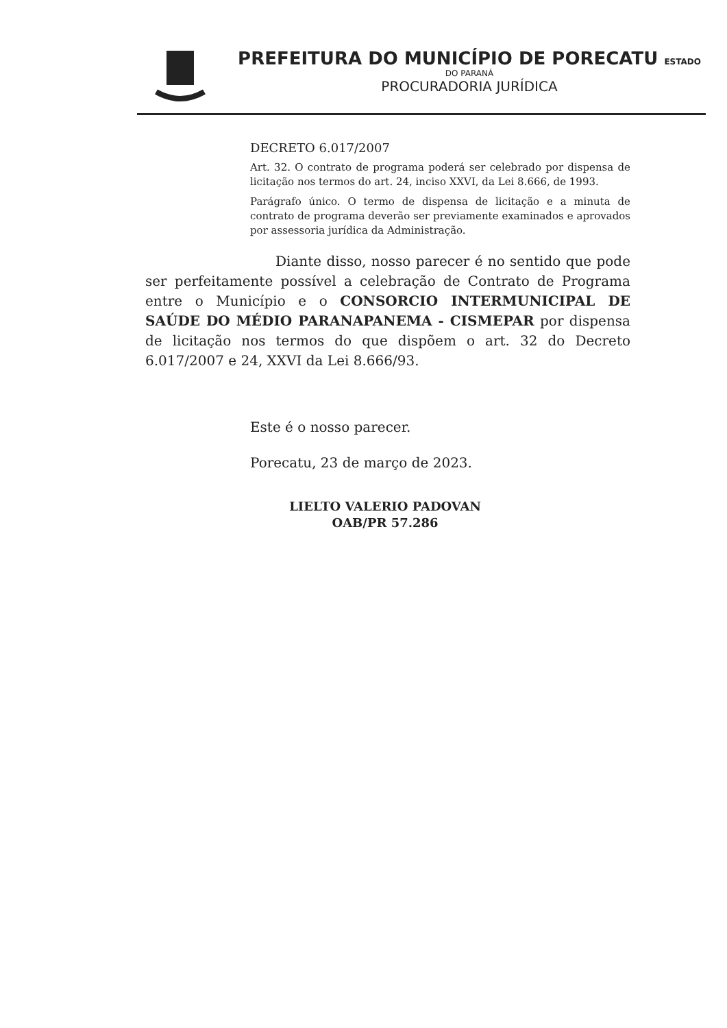PREFEITURA DO MUNICÍPIO DE PORECATU ESTADO
DO PARANÁ
PROCURADORIA JURÍDICA
DECRETO 6.017/2007
Art. 32. O contrato de programa poderá ser celebrado por dispensa de licitação nos termos do art. 24, inciso XXVI, da Lei 8.666, de 1993.
Parágrafo único. O termo de dispensa de licitação e a minuta de contrato de programa deverão ser previamente examinados e aprovados por assessoria jurídica da Administração.
Diante disso, nosso parecer é no sentido que pode ser perfeitamente possível a celebração de Contrato de Programa entre o Município e o CONSORCIO INTERMUNICIPAL DE SAÚDE DO MÉDIO PARANAPANEMA - CISMEPAR por dispensa de licitação nos termos do que dispõem o art. 32 do Decreto 6.017/2007 e 24, XXVI da Lei 8.666/93.
Este é o nosso parecer.
Porecatu, 23 de março de 2023.
LIELTO VALERIO PADOVAN
OAB/PR 57.286